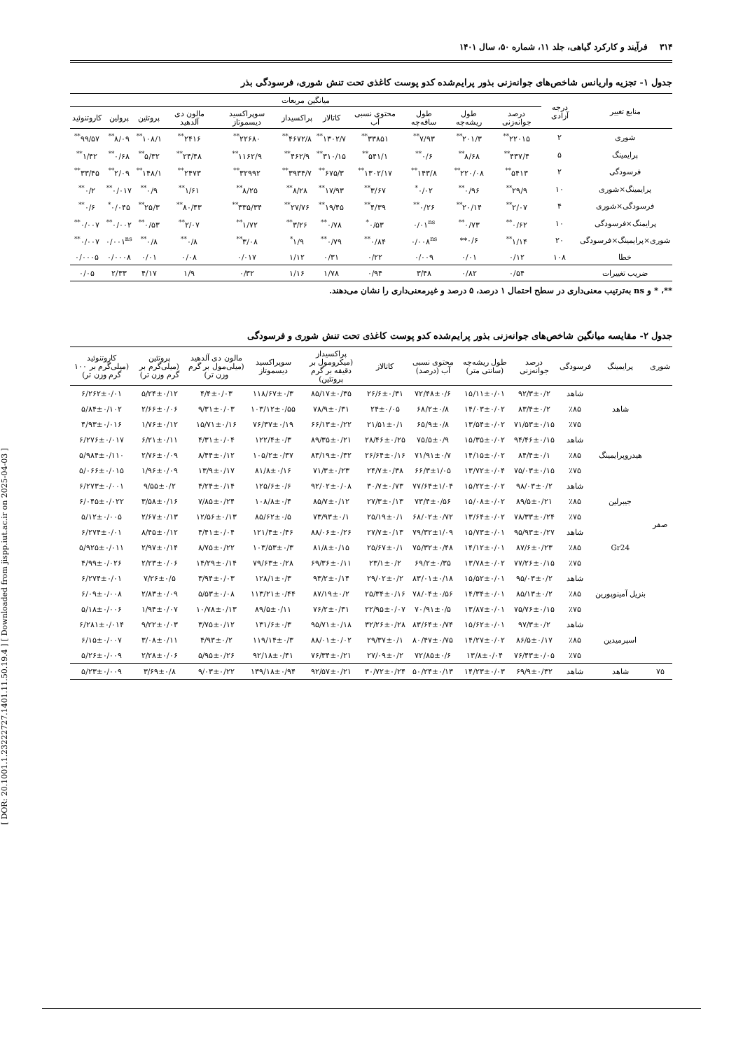[ DOR: 20.1001.1.23222727.1401.11.50.19.4 ] [ Downloaded from jispp.iut.ac.ir on 2025-04-03 ]
۳۱۴ فرآیند و کارکرد گیاهی، جلد ۱۱، شماره ۵۰، سال ۱۴۰۱
جدول ۱- تجزیه واریانس شاخص‌های جوانه‌زنی بذور پرایم‌شده کدو پوست کاغذی تحت تنش شوری، فرسودگی بذر
| منابع تغییر | درجه آزادی | میانگین مربعات | | | | | | | | | | |
| --- | --- | --- | --- | --- | --- | --- | --- | --- | --- | --- | --- | --- |
| | | درصد جوانه‌زنی | طول ریشه‌چه | طول ساقه‌چه | محتوی نسبی آب | کاتالاز | پراکسیداز | سوپراکسید دیسموتاز | مالون دی آلدهید | پروتئین | پرولین | کاروتنوئید |
| شوری | ۲ | ۲۲۰۱۵<sup>**</sup> | ۲۰۱/۳<sup>**</sup> | ۷/۹۳<sup>**</sup> | ۳۳۸۵۱<sup>**</sup> | ۱۳۰۲/۷<sup>**</sup> | ۴۶۷۲/۸<sup>**</sup> | ۲۲۶۸۰<sup>**</sup> | ۲۴۱۶<sup>**</sup> | ۱۰۸/۱<sup>**</sup> | ۸/۰۹<sup>**</sup> | ۹۹/۵۷<sup>**</sup> |
| پرایمینگ | ۵ | ۴۳۷/۴<sup>**</sup> | ۸/۶۸<sup>**</sup> | ۰/۶<sup>**</sup> | ۵۴۱/۱<sup>**</sup> | ۳۱۰/۱۵<sup>**</sup> | ۴۶۲/۹<sup>**</sup> | ۱۱۶۲/۹<sup>**</sup> | ۲۴/۴۸<sup>**</sup> | ۵/۳۲<sup>**</sup> | ۰/۶۸<sup>**</sup> | ۱/۴۲<sup>**</sup> |
| فرسودگی | ۲ | ۵۴۱۳<sup>**</sup> | ۲۲۰/۰۸<sup>**</sup> | ۱۴۳/۸<sup>**</sup> | ۱۳۰۲/۱۷<sup>**</sup> | ۶۷۵/۳<sup>**</sup> | ۳۹۳۴/۷<sup>**</sup> | ۳۲۹۹۲<sup>**</sup> | ۲۴۷۳<sup>**</sup> | ۱۴۸/۱<sup>**</sup> | ۲/۰۹<sup>**</sup> | ۳۳/۴۵<sup>**</sup> |
| پرایمینگ×شوری | ۱۰ | ۲۹/۹<sup>**</sup> | ۰/۹۶<sup>**</sup> | ۰/۰۲<sup>*</sup> | ۳/۶۷<sup>**</sup> | ۱۷/۹۳<sup>**</sup> | ۸/۲۸<sup>**</sup> | ۸/۲۵<sup>**</sup> | ۱/۶۱<sup>**</sup> | ۰/۹<sup>**</sup> | ۰/۰۱۷<sup>**</sup> | ۰/۲<sup>**</sup> |
| فرسودگی×شوری | ۴ | ۲/۰۷<sup>**</sup> | ۲۰/۱۴<sup>**</sup> | ۰/۲۶<sup>**</sup> | ۴/۳۹<sup>**</sup> | ۱۹/۴۵<sup>**</sup> | ۲۷/۷۶<sup>**</sup> | ۳۳۵/۳۴<sup>**</sup> | ۸۰/۴۳<sup>**</sup> | ۲۵/۳<sup>**</sup> | ۰/۰۴۵<sup>*</sup> | ۰/۶<sup>**</sup> |
| پرایمنگ×فرسودگی | ۱۰ | ۰/۶۲<sup>**</sup> | ۰/۷۳<sup>**</sup> | ۰/۰۱<sup>ns</sup> | ۰/۵۳<sup>*</sup> | ۰/۷۸<sup>**</sup> | ۳/۲۶<sup>**</sup> | ۱/۷۲<sup>**</sup> | ۲/۰۷<sup>**</sup> | ۰/۵۳<sup>**</sup> | ۰/۰۰۲<sup>**</sup> | ۰/۰۰۷<sup>**</sup> |
| شوری×پرایمینگ×فرسودگی | ۲۰ | ۱/۱۴<sup>**</sup> | ۰/۶** | ۰/۰۰۸<sup>ns</sup> | ۰/۸۴<sup>**</sup> | ۰/۷۹<sup>**</sup> | ۱/۹<sup>*</sup> | ۳/۰۸<sup>**</sup> | ۰/۸<sup>**</sup> | ۰/۸<sup>**</sup> | ۰/۰۰۱<sup>ns</sup> | ۰/۰۰۷<sup>**</sup> |
| خطا | ۱۰۸ | ۰/۱۲ | ۰/۰۱ | ۰/۰۰۹ | ۰/۲۲ | ۰/۳۱ | ۱/۱۲ | ۰/۰۱۷ | ۰/۰۸ | ۰/۰۱ | ۰/۰۰۰۸ | ۰/۰۰۰۵ |
| ضریب تغییرات | | ۰/۵۴ | ۰/۸۲ | ۳/۴۸ | ۰/۹۴ | ۱/۷۸ | ۱/۱۶ | ۰/۳۲ | ۱/۹ | ۴/۱۷ | ۲/۳۳ | ۰/۰۵ |
**، * و ns به‌ترتیب معنی‌داری در سطح احتمال ۱ درصد، ۵ درصد و غیرمعنی‌داری را نشان می‌دهند.
جدول ۲- مقایسه میانگین شاخص‌های جوانه‌زنی بذور پرایم‌شده کدو پوست کاغذی تحت تنش شوری و فرسودگی
| شوری | پرایمینگ | فرسودگی | درصد جوانه‌زنی | طول ریشه‌چه (سانتی متر) | محتوی نسبی آب (درصد) | کاتالاز | پراکسیداز (میکرومول بر دقیقه بر گرم پروتئین) | سوپراکسید دیسموتاز | مالون دی آلدهید (میلی‌مول بر گرم وزن تر) | پروتئین (میلی‌گرم بر گرم وزن تر) | کاروتنوئید (میلی‌گرم بر ۱۰۰ گرم وزن تر) |
| --- | --- | --- | --- | --- | --- | --- | --- | --- | --- | --- | --- |
| صفر | شاهد | شاهد | ۹۲/۳±۰/۲ | ۱۵/۱۱±۰/۰۱ | ۷۲/۴۸±۰/۶ | ۲۶/۶±۰/۳۱ | ۸۵/۱۷±۰/۳۵ | ۱۱۸/۶۷±۰/۳ | ۴/۴±۰/۰۳ | ۵/۲۴±۰/۱۲ | ۶/۲۶۲±۰/۰۱ |
| | | ٪۸۵ | ۸۳/۴±۰/۲ | ۱۴/۰۳±۰/۰۲ | ۶۸/۲±۰/۸ | ۲۴±۰/۰۵ | ۷۸/۹±۰/۳۱ | ۱۰۳/۱۲±۰/۵۵ | ۹/۳۱±۰/۰۳ | ۲/۶۶±۰/۰۶ | ۵/۸۴±۰/۱۰۲ |
| | | ٪۷۵ | ۷۱/۵۳±۰/۱۵ | ۱۳/۵۴±۰/۰۲ | ۶۵/۹±۰/۸ | ۲۱/۵۱±۰/۱ | ۶۶/۱۳±۰/۲۲ | ۷۶/۳۷±۰/۱۹ | ۱۵/۷۱±۰/۱۶ | ۱/۷۶±۰/۱۲ | ۴/۹۳±۰/۰۱۶ |
| | هیدروپرایمینگ | شاهد | ۹۴/۴۶±۰/۱۵ | ۱۵/۳۵±۰/۰۲ | ۷۵/۵±۰/۹ | ۲۸/۴۶±۰/۲۵ | ۸۹/۳۵±۰/۲۱ | ۱۲۲/۴±۰/۳ | ۴/۳۱±۰/۰۴ | ۶/۲۱±۰/۱۱ | ۶/۲۷۶±۰/۰۱۷ |
| | | ٪۸۵ | ۸۴/۴±۰/۱ | ۱۴/۱۵±۰/۰۲ | ۷۱/۹۱±۰/۷ | ۲۶/۶۴±۰/۱۶ | ۸۳/۱۹±۰/۳۲ | ۱۰۵/۲±۰/۳۷ | ۸/۴۴±۰/۱۲ | ۲/۷۶±۰/۰۹ | ۵/۹۸۴±۰/۱۱۰ |
| | | ٪۷۵ | ۷۵/۰۳±۰/۱۵ | ۱۳/۷۲±۰/۰۴ | ۶۶/۳±۱/۰۵ | ۲۴/۷±۰/۳۸ | ۷۱/۳±۰/۲۳ | ۸۱/۸±۰/۱۶ | ۱۳/۹±۰/۱۷ | ۱/۹۶±۰/۰۹ | ۵/۰۶۶±۰/۰۱۵ |
| | جیبرلین | شاهد | ۹۸/۰۳±۰/۲ | ۱۵/۲۲±۰/۰۲ | ۷۷/۶۴±۱/۰۴ | ۳۰/۷±۰/۷۳ | ۹۲/۰۲±۰/۰۸ | ۱۲۵/۶±۰/۶ | ۴/۲۴±۰/۱۴ | ۹/۵۵±۰/۲ | ۶/۲۷۳±۰/۰۰۱ |
| | | ٪۸۵ | ۸۹/۵±۰/۲۱ | ۱۵/۰۸±۰/۰۲ | ۷۳/۴±۰/۵۶ | ۲۷/۳±۰/۱۳ | ۸۵/۷±۰/۱۲ | ۱۰۸/۸±۰/۴ | ۷/۸۵±۰/۲۴ | ۳/۵۸±۰/۱۶ | ۶/۰۴۵±۰/۰۲۲ |
| | | ٪۷۵ | ۷۸/۳۳±۰/۲۴ | ۱۳/۶۴±۰/۰۲ | ۶۸/۰۲±۰/۷۲ | ۲۵/۱۹±۰/۱ | ۷۳/۹۳±۰/۱ | ۸۵/۶۲±۰/۵ | ۱۲/۵۶±۰/۱۳ | ۲/۶۷±۰/۱۳ | ۵/۱۲±۰/۰۰۵ |
| | Gr24 | شاهد | ۹۵/۹۳±۰/۲۷ | ۱۵/۷۳±۰/۰۱ | ۷۹/۳۲±۱/۰۹ | ۲۷/۷±۰/۱۳ | ۸۸/۰۶±۰/۲۶ | ۱۲۱/۴±۰/۴۶ | ۴/۴۱±۰/۰۴ | ۸/۴۵±۰/۱۲ | ۶/۲۷۴±۰/۰۱ |
| | | ٪۸۵ | ۸۷/۶±۰/۲۳ | ۱۴/۱۲±۰/۰۱ | ۷۵/۳۲±۰/۴۸ | ۲۵/۶۷±۰/۱ | ۸۱/۸±۰/۱۵ | ۱۰۳/۵۳±۰/۳ | ۸/۷۵±۰/۲۲ | ۲/۹۷±۰/۱۴ | ۵/۹۲۵±۰/۰۱۱ |
| | | ٪۷۵ | ۷۷/۲۶±۰/۱۵ | ۱۳/۷۸±۰/۰۲ | ۶۹/۲±۰/۳۵ | ۲۳/۱±۰/۲ | ۶۹/۳۶±۰/۱۱ | ۷۹/۶۳±۰/۲۸ | ۱۴/۲۹±۰/۱۴ | ۲/۲۳±۰/۰۶ | ۴/۹۹±۰/۰۲۶ |
| | بنزیل آمینوپورین | شاهد | ۹۵/۰۳±۰/۲ | ۱۵/۵۲±۰/۰۱ | ۸۳/۰۱±۰/۱۸ | ۲۹/۰۲±۰/۲ | ۹۳/۲±۰/۱۴ | ۱۲۸/۱±۰/۳ | ۳/۹۴±۰/۰۳ | ۷/۲۶±۰/۵ | ۶/۲۷۴±۰/۰۱ |
| | | ٪۸۵ | ۸۵/۱۳±۰/۲ | ۱۴/۳۴±۰/۰۱ | ۷۸/۰۴±۰/۵۶ | ۲۵/۳۴±۰/۱۶ | ۸۷/۱۹±۰/۲ | ۱۱۳/۲۱±۰/۴۴ | ۵/۵۳±۰/۰۸ | ۲/۸۳±۰/۰۹ | ۶/۰۹±۰/۰۰۸ |
| | | ٪۷۵ | ۷۵/۷۶±۰/۱۵ | ۱۳/۸۷±۰/۰۱ | ۷۰/۹۱±۰/۵ | ۲۲/۹۵±۰/۰۷ | ۷۶/۲±۰/۳۱ | ۸۹/۵±۰/۱۱ | ۱۰/۷۸±۰/۱۳ | ۱/۹۴±۰/۰۷ | ۵/۱۸±۰/۰۰۶ |
| | اسپرمیدین | شاهد | ۹۷/۳±۰/۲ | ۱۵/۶۲±۰/۰۱ | ۸۳/۶۴±۰/۷۴ | ۳۲/۲۶±۰/۲۸ | ۹۵/۷۱±۰/۱۸ | ۱۳۱/۶±۰/۳ | ۳/۷۵±۰/۱۲ | ۹/۲۲±۰/۰۳ | ۶/۲۸۱±۰/۰۱۴ |
| | | ٪۸۵ | ۸۶/۵±۰/۱۷ | ۱۴/۲۷±۰/۰۲ | ۸۰/۴۷±۰/۷۵ | ۲۹/۳۷±۰/۱ | ۸۸/۰۱±۰/۰۲ | ۱۱۹/۱۴±۰/۳ | ۴/۹۳±۰/۲ | ۳/۰۸±۰/۱۱ | ۶/۱۵±۰/۰۰۷ |
| | | ٪۷۵ | ۷۶/۴۳±۰/۰۵ | ۱۳/۸±۰/۰۴ | ۷۲/۸۵±۰/۶ | ۲۷/۰۹±۰/۲ | ۷۶/۳۴±۰/۲۱ | ۹۲/۱۸±۰/۴۱ | ۵/۹۵±۰/۲۶ | ۲/۲۸±۰/۰۶ | ۵/۲۶±۰/۰۰۹ |
| ۷۵ | شاهد | شاهد | ۶۹/۹±۰/۳۲ | ۱۴/۲۳±۰/۰۳ | ۵۰/۲۴±۰/۱۳ | ۳۰/۷۲±۰/۲۴ | ۹۲/۵۷±۰/۲۱ | ۱۳۹/۱۸±۰/۹۴ | ۹/۰۳±۰/۲۲ | ۳/۶۹±۰/۸ | ۵/۲۳±۰/۰۰۹ |